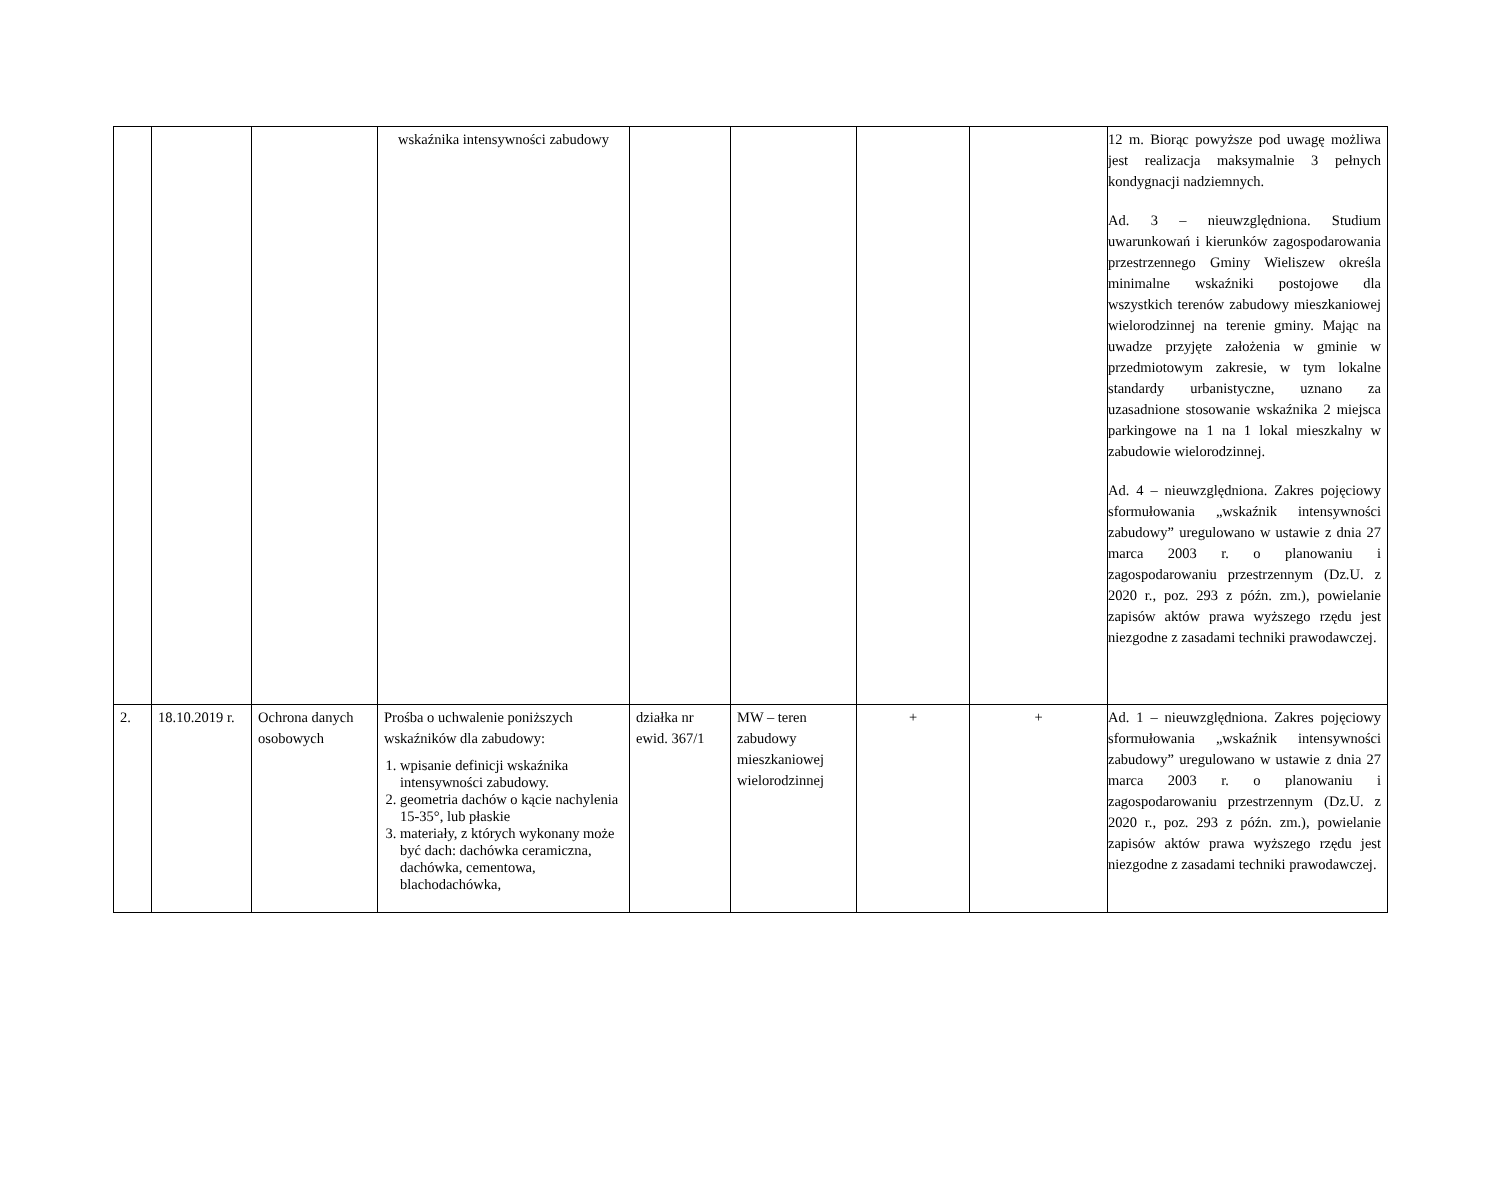| | | | wskaźnika intensywności zabudowy | | | | | 12 m. Biorąc powyższe pod uwagę możliwa jest realizacja maksymalnie 3 pełnych kondygnacji nadziemnych. Ad. 3 – nieuwzględniona. Studium uwarunkowań i kierunków zagospodarowania przestrzennego Gminy Wieliszew określa minimalne wskaźniki postojowe dla wszystkich terenów zabudowy mieszkaniowej wielorodzinnej na terenie gminy. Mając na uwadze przyjęte założenia w gminie w przedmiotowym zakresie, w tym lokalne standardy urbanistyczne, uznano za uzasadnione stosowanie wskaźnika 2 miejsca parkingowe na 1 na 1 lokal mieszkalny w zabudowie wielorodzinnej. Ad. 4 – nieuwzględniona. Zakres pojęciowy sformułowania „wskaźnik intensywności zabudowy” uregulowano w ustawie z dnia 27 marca 2003 r. o planowaniu i zagospodarowaniu przestrzennym (Dz.U. z 2020 r., poz. 293 z późn. zm.), powielanie zapisów aktów prawa wyższego rzędu jest niezgodne z zasadami techniki prawodawczej. |
| 2. | 18.10.2019 r. | Ochrona danych osobowych | Prośba o uchwalenie poniższych wskaźników dla zabudowy: 1. wpisanie definicji wskaźnika intensywności zabudowy. 2. geometria dachów o kącie nachylenia 15-35°, lub płaskie 3. materiały, z których wykonany może być dach: dachówka ceramiczna, dachówka, cementowa, blachodachówka, | działka nr ewid. 367/1 | MW – teren zabudowy mieszkaniowej wielorodzinnej | + | + | Ad. 1 – nieuwzględniona. Zakres pojęciowy sformułowania „wskaźnik intensywności zabudowy” uregulowano w ustawie z dnia 27 marca 2003 r. o planowaniu i zagospodarowaniu przestrzennym (Dz.U. z 2020 r., poz. 293 z późn. zm.), powielanie zapisów aktów prawa wyższego rzędu jest niezgodne z zasadami techniki prawodawczej. |